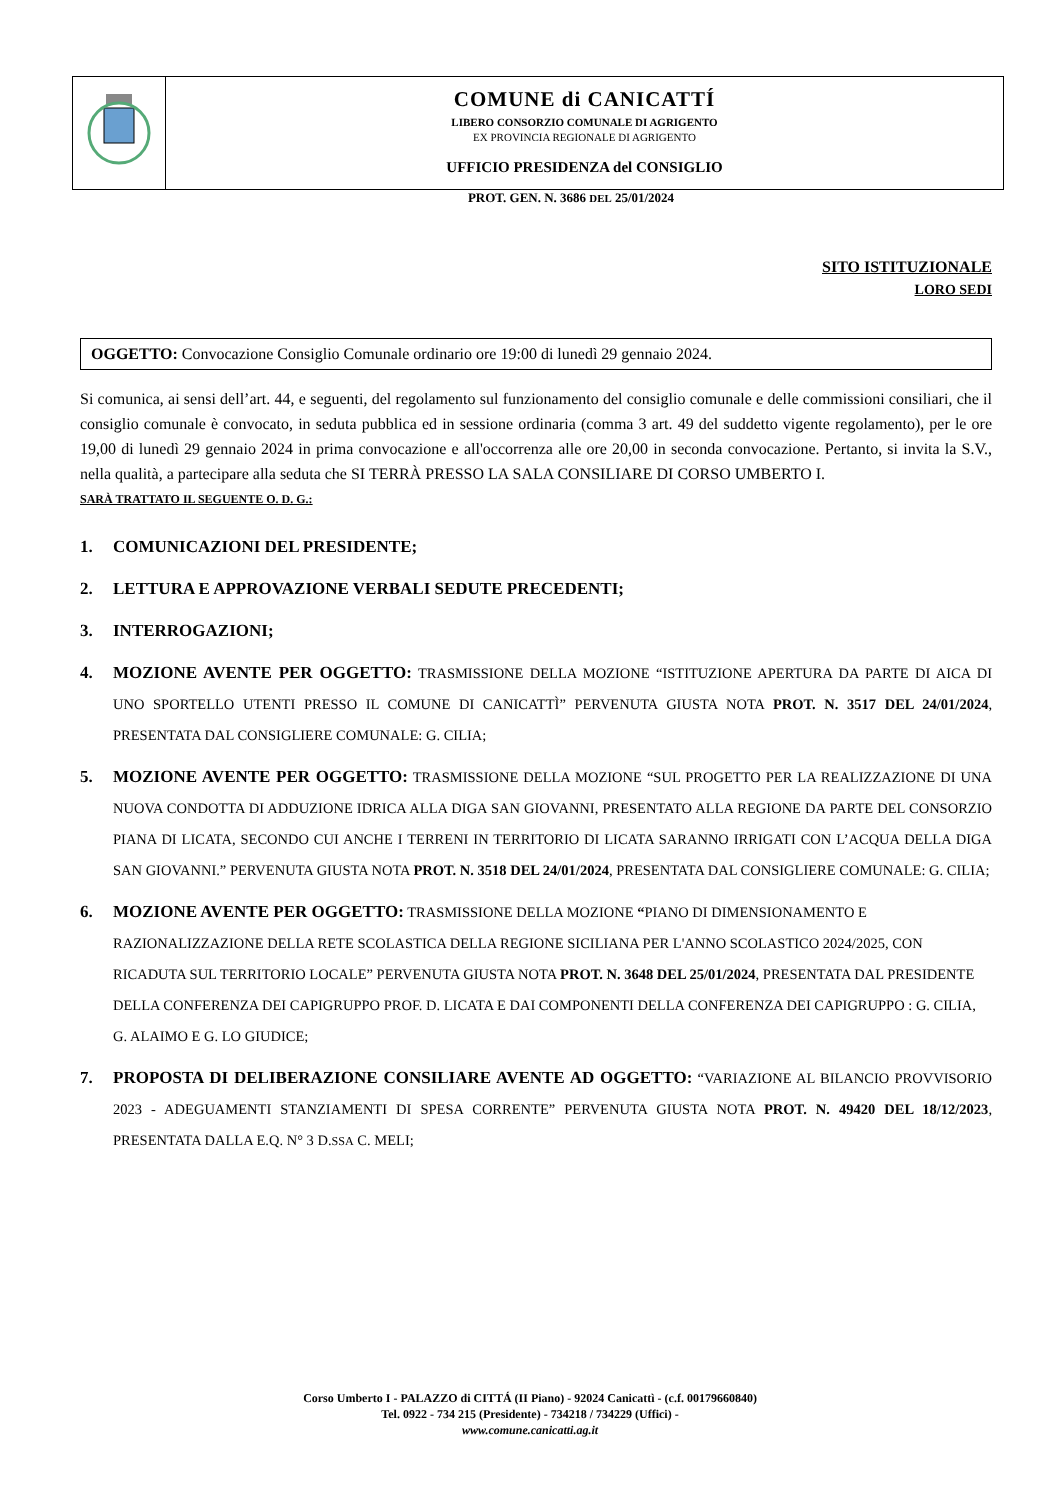COMUNE di CANICATTÍ
LIBERO CONSORZIO COMUNALE DI AGRIGENTO
EX PROVINCIA REGIONALE DI AGRIGENTO
UFFICIO PRESIDENZA del CONSIGLIO
PROT. GEN. N. 3686 DEL 25/01/2024
SITO ISTITUZIONALE
LORO SEDI
OGGETTO: Convocazione Consiglio Comunale ordinario ore 19:00 di lunedì 29 gennaio 2024.
Si comunica, ai sensi dell’art. 44, e seguenti, del regolamento sul funzionamento del consiglio comunale e delle commissioni consiliari, che il consiglio comunale è convocato, in seduta pubblica ed in sessione ordinaria (comma 3 art. 49 del suddetto vigente regolamento), per le ore 19,00 di lunedì 29 gennaio 2024 in prima convocazione e all'occorrenza alle ore 20,00 in seconda convocazione. Pertanto, si invita la S.V., nella qualità, a partecipare alla seduta che SI TERRÀ PRESSO LA SALA CONSILIARE DI CORSO UMBERTO I.
SARÀ TRATTATO IL SEGUENTE O. D. G.:
1. COMUNICAZIONI DEL PRESIDENTE;
2. LETTURA E APPROVAZIONE VERBALI SEDUTE PRECEDENTI;
3. INTERROGAZIONI;
4. MOZIONE AVENTE PER OGGETTO: TRASMISSIONE DELLA MOZIONE “ISTITUZIONE APERTURA DA PARTE DI AICA DI UNO SPORTELLO UTENTI PRESSO IL COMUNE DI CANICATTÌ” PERVENUTA GIUSTA NOTA PROT. N. 3517 DEL 24/01/2024, PRESENTATA DAL CONSIGLIERE COMUNALE: G. CILIA;
5. MOZIONE AVENTE PER OGGETTO: TRASMISSIONE DELLA MOZIONE “SUL PROGETTO PER LA REALIZZAZIONE DI UNA NUOVA CONDOTTA DI ADDUZIONE IDRICA ALLA DIGA SAN GIOVANNI, PRESENTATO ALLA REGIONE DA PARTE DEL CONSORZIO PIANA DI LICATA, SECONDO CUI ANCHE I TERRENI IN TERRITORIO DI LICATA SARANNO IRRIGATI CON L’ACQUA DELLA DIGA SAN GIOVANNI.” PERVENUTA GIUSTA NOTA PROT. N. 3518 DEL 24/01/2024, PRESENTATA DAL CONSIGLIERE COMUNALE: G. CILIA;
6. MOZIONE AVENTE PER OGGETTO: TRASMISSIONE DELLA MOZIONE “PIANO DI DIMENSIONAMENTO E RAZIONALIZZAZIONE DELLA RETE SCOLASTICA DELLA REGIONE SICILIANA PER L'ANNO SCOLASTICO 2024/2025, CON RICADUTA SUL TERRITORIO LOCALE” PERVENUTA GIUSTA NOTA PROT. N. 3648 DEL 25/01/2024, PRESENTATA DAL PRESIDENTE DELLA CONFERENZA DEI CAPIGRUPPO PROF. D. LICATA E DAI COMPONENTI DELLA CONFERENZA DEI CAPIGRUPPO : G. CILIA, G. ALAIMO E G. LO GIUDICE;
7. PROPOSTA DI DELIBERAZIONE CONSILIARE AVENTE AD OGGETTO: “VARIAZIONE AL BILANCIO PROVVISORIO 2023 - ADEGUAMENTI STANZIAMENTI DI SPESA CORRENTE” PERVENUTA GIUSTA NOTA PROT. N. 49420 DEL 18/12/2023, PRESENTATA DALLA E.Q. N° 3 D.SSA C. MELI;
Corso Umberto I - PALAZZO di CITTÁ (II Piano) - 92024 Canicattì - (c.f. 00179660840)
Tel. 0922 - 734 215 (Presidente) - 734218 / 734229 (Uffici) -
www.comune.canicatti.ag.it